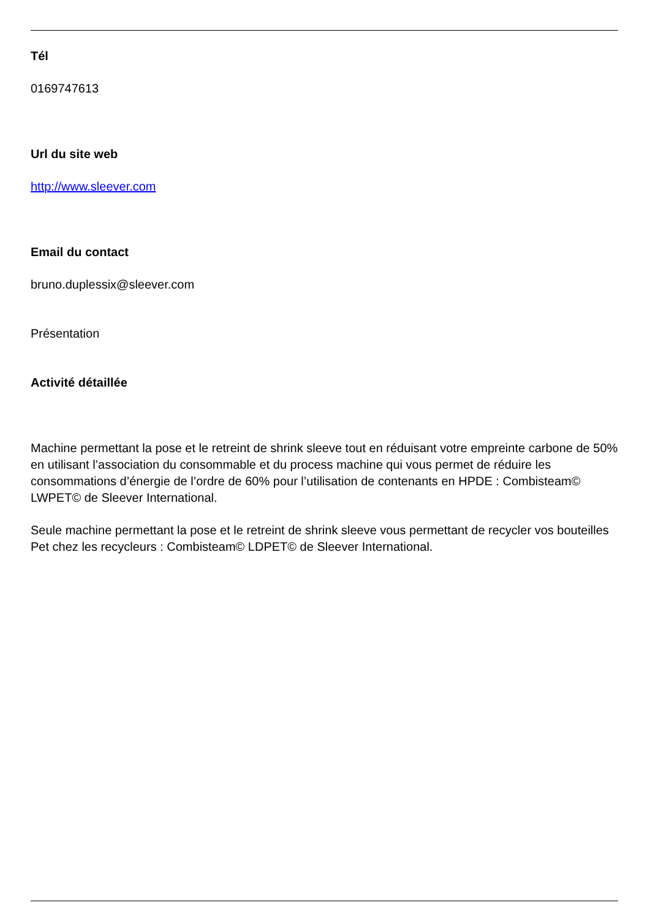Tél
0169747613
Url du site web
http://www.sleever.com
Email du contact
bruno.duplessix@sleever.com
Présentation
Activité détaillée
Machine permettant la pose et le retreint de shrink sleeve tout en réduisant votre empreinte carbone de 50% en utilisant l’association du consommable et du process machine qui vous permet de réduire les consommations d’énergie de l’ordre de 60% pour l’utilisation de contenants en HPDE : Combisteam© LWPET© de Sleever International.
Seule machine permettant la pose et le retreint de shrink sleeve vous permettant de recycler vos bouteilles Pet chez les recycleurs : Combisteam© LDPET© de Sleever International.